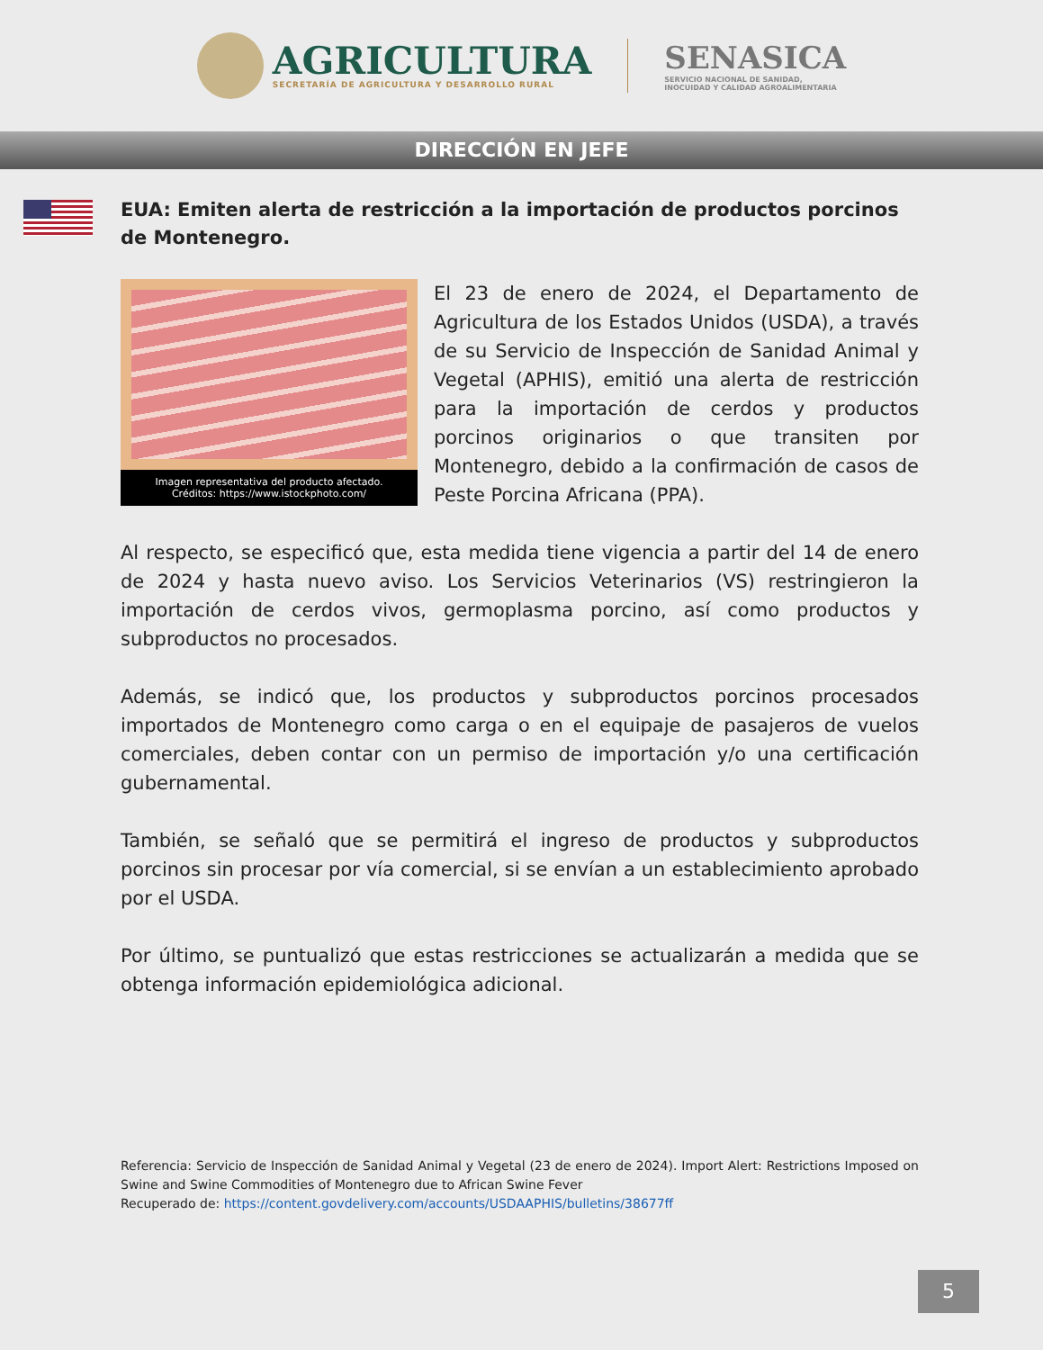AGRICULTURA
SECRETARÍA DE AGRICULTURA Y DESARROLLO RURAL
SENASICA
SERVICIO NACIONAL DE SANIDAD,
INOCUIDAD Y CALIDAD AGROALIMENTARIA
DIRECCIÓN EN JEFE
EUA: Emiten alerta de restricción a la importación de productos porcinos de Montenegro.
Imagen representativa del producto afectado.
Créditos: https://www.istockphoto.com/
El 23 de enero de 2024, el Departamento de Agricultura de los Estados Unidos (USDA), a través de su Servicio de Inspección de Sanidad Animal y Vegetal (APHIS), emitió una alerta de restricción para la importación de cerdos y productos porcinos originarios o que transiten por Montenegro, debido a la confirmación de casos de Peste Porcina Africana (PPA).
Al respecto, se especificó que, esta medida tiene vigencia a partir del 14 de enero de 2024 y hasta nuevo aviso. Los Servicios Veterinarios (VS) restringieron la importación de cerdos vivos, germoplasma porcino, así como productos y subproductos no procesados.
Además, se indicó que, los productos y subproductos porcinos procesados importados de Montenegro como carga o en el equipaje de pasajeros de vuelos comerciales, deben contar con un permiso de importación y/o una certificación gubernamental.
También, se señaló que se permitirá el ingreso de productos y subproductos porcinos sin procesar por vía comercial, si se envían a un establecimiento aprobado por el USDA.
Por último, se puntualizó que estas restricciones se actualizarán a medida que se obtenga información epidemiológica adicional.
Referencia: Servicio de Inspección de Sanidad Animal y Vegetal (23 de enero de 2024). Import Alert: Restrictions Imposed on Swine and Swine Commodities of Montenegro due to African Swine Fever
Recuperado de: https://content.govdelivery.com/accounts/USDAAPHIS/bulletins/38677ff
5